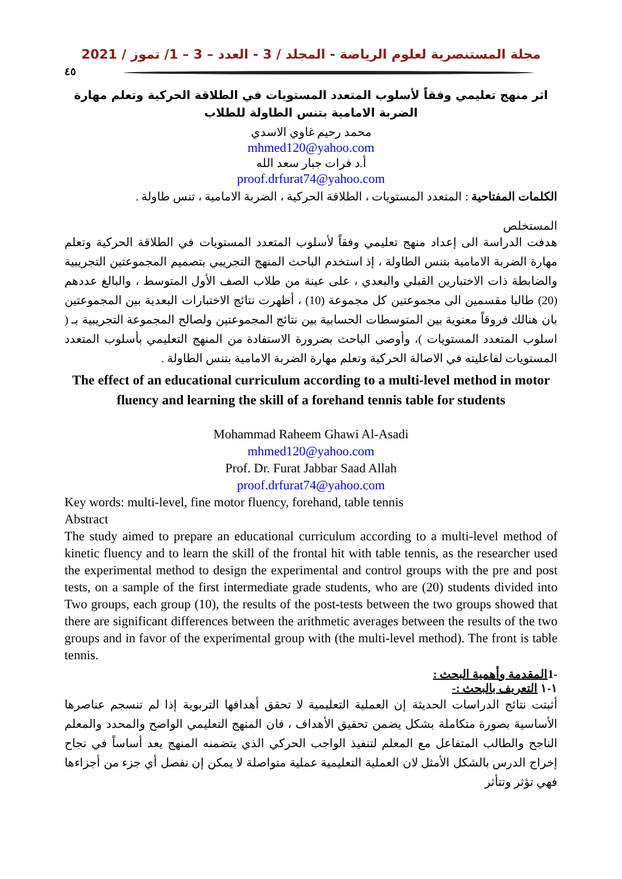مجلة المستنصرية لعلوم الرياضة - المجلد / 3 - العدد – 3 – 1/ تموز / 2021
٤٥
اثر منهج تعليمي وفقاً لأسلوب المتعدد المستويات في الطلاقة الحركية وتعلم مهارة الضربة الامامية بتنس الطاولة للطلاب
محمد رحيم غاوي الاسدي
mhmed120@yahoo.com
أ.د فرات جبار سعد الله
proof.drfurat74@yahoo.com
الكلمات المفتاحية : المتعدد المستويات ، الطلاقة الحركية ، الضربة الامامية ، تنس طاولة .
المستخلص
هدفت الدراسة الى إعداد منهج تعليمي وفقاً لأسلوب المتعدد المستويات في الطلاقة الحركية وتعلم مهارة الضربة الامامية بتنس الطاولة ، إذ استخدم الباحث المنهج التجريبي بتصميم المجموعتين التجريبية والضابطة ذات الاختبارين القبلي والبعدي ، على عينة من طلاب الصف الأول المتوسط ، والبالغ عددهم (20) طالبا مقسمين الى مجموعتين كل مجموعة (10) ، أظهرت نتائج الاختبارات البعدية بين المجموعتين بان هنالك فروقاً معنوية بين المتوسطات الحسابية بين نتائج المجموعتين ولصالح المجموعة التجريبية بـ ( اسلوب المتعدد المستويات )، وأوصى الباحث بضرورة الاستفادة من المنهج التعليمي بأسلوب المتعدد المستويات لفاعليته في الاصالة الحركية وتعلم مهارة الضربة الامامية بتنس الطاولة .
The effect of an educational curriculum according to a multi-level method in motor fluency and learning the skill of a forehand tennis table for students
Mohammad Raheem Ghawi Al-Asadi
mhmed120@yahoo.com
Prof. Dr. Furat Jabbar Saad Allah
proof.drfurat74@yahoo.com
Key words: multi-level, fine motor fluency, forehand, table tennis
Abstract
The study aimed to prepare an educational curriculum according to a multi-level method of kinetic fluency and to learn the skill of the frontal hit with table tennis, as the researcher used the experimental method to design the experimental and control groups with the pre and post tests, on a sample of the first intermediate grade students, who are (20) students divided into Two groups, each group (10), the results of the post-tests between the two groups showed that there are significant differences between the arithmetic averages between the results of the two groups and in favor of the experimental group with (the multi-level method). The front is table tennis.
-1المقدمة وأهمية البحث :
١-١ التعريف بالبحث :-
أثبتت نتائج الدراسات الحديثة إن العملية التعليمية لا تحقق أهدافها التربوية إذا لم تنسجم عناصرها الأساسية بصورة متكاملة بشكل يضمن تحقيق الأهداف ، فان المنهج التعليمي الواضح والمحدد والمعلم الناجح والطالب المتفاعل مع المعلم لتنفيذ الواجب الحركي الذي يتضمنه المنهج يعد أساساً في نجاح إخراج الدرس بالشكل الأمثل لان العملية التعليمية عملية متواصلة لا يمكن إن نفصل أي جزء من أجزاءها فهي تؤثر وتتأثر